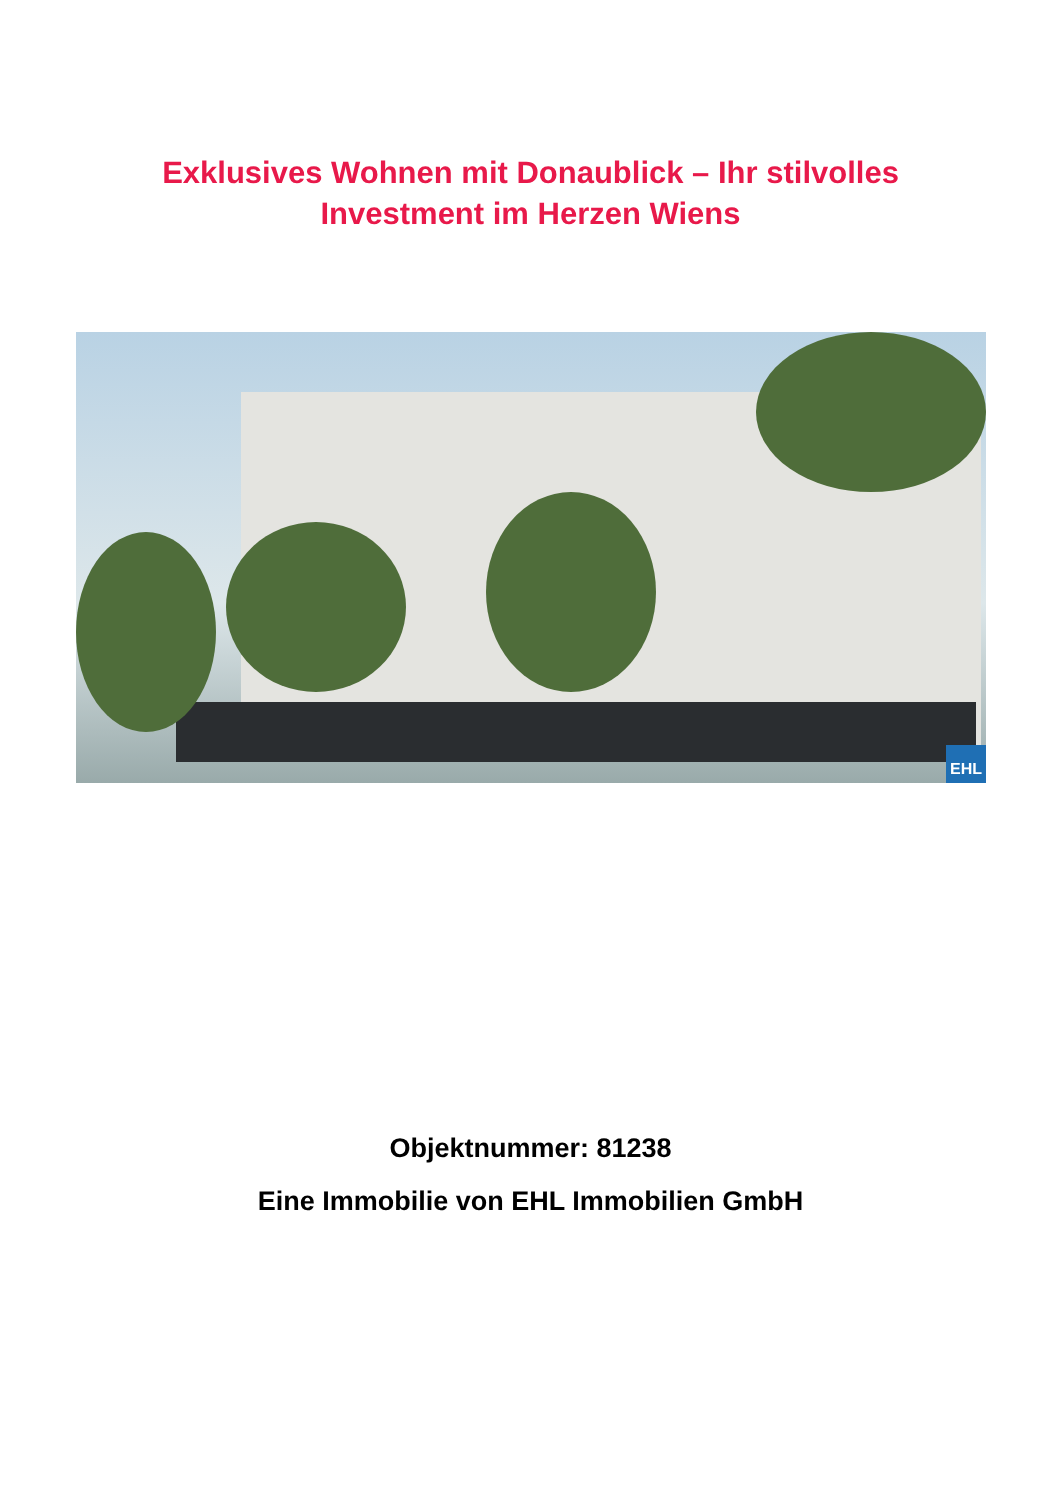Exklusives Wohnen mit Donaublick – Ihr stilvolles
Investment im Herzen Wiens
EHL
Objektnummer: 81238
Eine Immobilie von EHL Immobilien GmbH